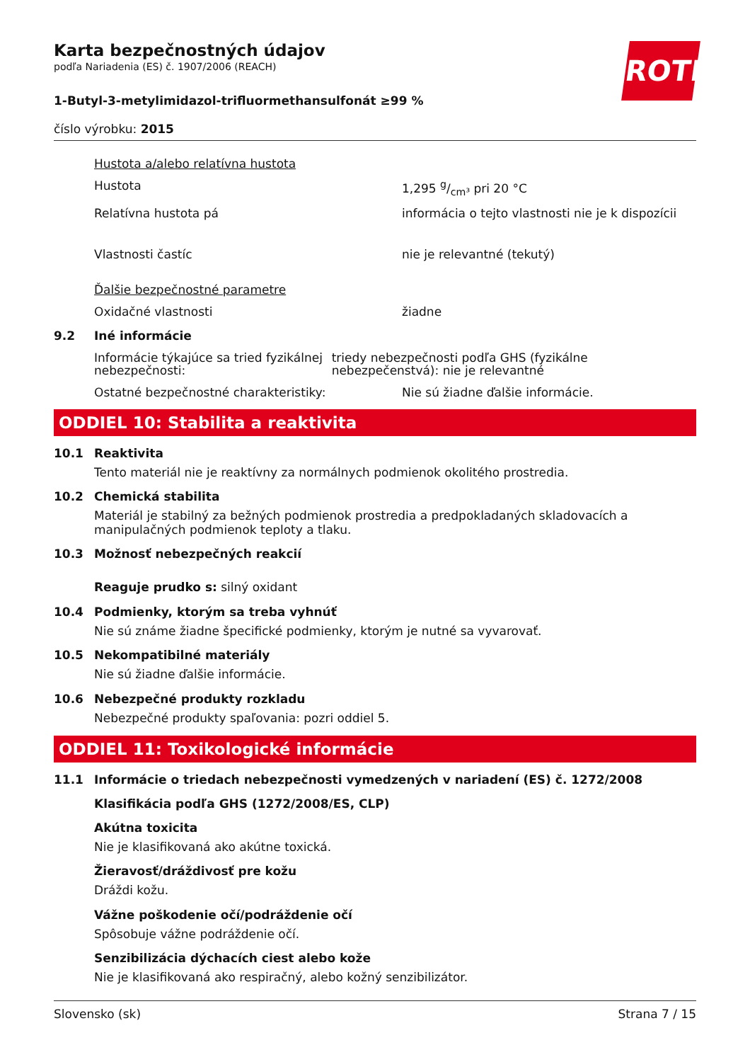ROTH
Karta bezpečnostných údajov
podľa Nariadenia (ES) č. 1907/2006 (REACH)
1-Butyl-3-metylimidazol-trifluormethansulfonát ≥99 %
číslo výrobku: 2015
Hustota a/alebo relatívna hustota
Hustota 1,295 g/cm³ pri 20 °C
Relatívna hustota pá informácia o tejto vlastnosti nie je k dispozícii
Vlastnosti častíc nie je relevantné (tekutý)
Ďalšie bezpečnostné parametre
Oxidačné vlastnosti žiadne
9.2 Iné informácie
Informácie týkajúce sa tried fyzikálnej nebezpečnosti:
triedy nebezpečnosti podľa GHS (fyzikálne nebezpečenstvá): nie je relevantné
Ostatné bezpečnostné charakteristiky: Nie sú žiadne ďalšie informácie.
ODDIEL 10: Stabilita a reaktivita
10.1 Reaktivita
Tento materiál nie je reaktívny za normálnych podmienok okolitého prostredia.
10.2 Chemická stabilita
Materiál je stabilný za bežných podmienok prostredia a predpokladaných skladovacích a manipulačných podmienok teploty a tlaku.
10.3 Možnosť nebezpečných reakcií
Reaguje prudko s: silný oxidant
10.4 Podmienky, ktorým sa treba vyhnúť
Nie sú známe žiadne špecifické podmienky, ktorým je nutné sa vyvarovať.
10.5 Nekompatibilné materiály
Nie sú žiadne ďalšie informácie.
10.6 Nebezpečné produkty rozkladu
Nebezpečné produkty spaľovania: pozri oddiel 5.
ODDIEL 11: Toxikologické informácie
11.1 Informácie o triedach nebezpečnosti vymedzených v nariadení (ES) č. 1272/2008
Klasifikácia podľa GHS (1272/2008/ES, CLP)
Akútna toxicita
Nie je klasifikovaná ako akútne toxická.
Žieravosť/dráždivosť pre kožu
Dráždi kožu.
Vážne poškodenie očí/podráždenie očí
Spôsobuje vážne podráždenie očí.
Senzibilizácia dýchacích ciest alebo kože
Nie je klasifikovaná ako respiračný, alebo kožný senzibilizátor.
Slovensko (sk) Strana 7 / 15